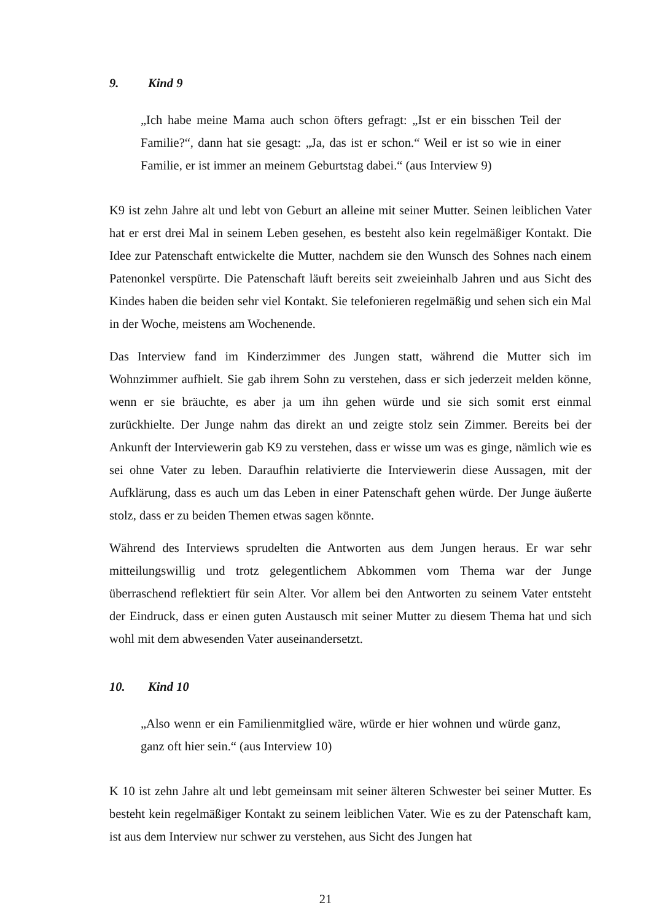9. Kind 9
„Ich habe meine Mama auch schon öfters gefragt: „Ist er ein bisschen Teil der Familie?“, dann hat sie gesagt: „Ja, das ist er schon.“ Weil er ist so wie in einer Familie, er ist immer an meinem Geburtstag dabei.“ (aus Interview 9)
K9 ist zehn Jahre alt und lebt von Geburt an alleine mit seiner Mutter. Seinen leiblichen Vater hat er erst drei Mal in seinem Leben gesehen, es besteht also kein regelmäßiger Kontakt. Die Idee zur Patenschaft entwickelte die Mutter, nachdem sie den Wunsch des Sohnes nach einem Patenonkel verspürte. Die Patenschaft läuft bereits seit zweieinhalb Jahren und aus Sicht des Kindes haben die beiden sehr viel Kontakt. Sie telefonieren regelmäßig und sehen sich ein Mal in der Woche, meistens am Wochenende.
Das Interview fand im Kinderzimmer des Jungen statt, während die Mutter sich im Wohnzimmer aufhielt. Sie gab ihrem Sohn zu verstehen, dass er sich jederzeit melden könne, wenn er sie bräuchte, es aber ja um ihn gehen würde und sie sich somit erst einmal zurückhielte. Der Junge nahm das direkt an und zeigte stolz sein Zimmer. Bereits bei der Ankunft der Interviewerin gab K9 zu verstehen, dass er wisse um was es ginge, nämlich wie es sei ohne Vater zu leben. Daraufhin relativierte die Interviewerin diese Aussagen, mit der Aufklärung, dass es auch um das Leben in einer Patenschaft gehen würde. Der Junge äußerte stolz, dass er zu beiden Themen etwas sagen könnte.
Während des Interviews sprudelten die Antworten aus dem Jungen heraus. Er war sehr mitteilungswillig und trotz gelegentlichem Abkommen vom Thema war der Junge überraschend reflektiert für sein Alter. Vor allem bei den Antworten zu seinem Vater entsteht der Eindruck, dass er einen guten Austausch mit seiner Mutter zu diesem Thema hat und sich wohl mit dem abwesenden Vater auseinandersetzt.
10. Kind 10
„Also wenn er ein Familienmitglied wäre, würde er hier wohnen und würde ganz, ganz oft hier sein.“ (aus Interview 10)
K 10 ist zehn Jahre alt und lebt gemeinsam mit seiner älteren Schwester bei seiner Mutter. Es besteht kein regelmäßiger Kontakt zu seinem leiblichen Vater. Wie es zu der Patenschaft kam, ist aus dem Interview nur schwer zu verstehen, aus Sicht des Jungen hat
21